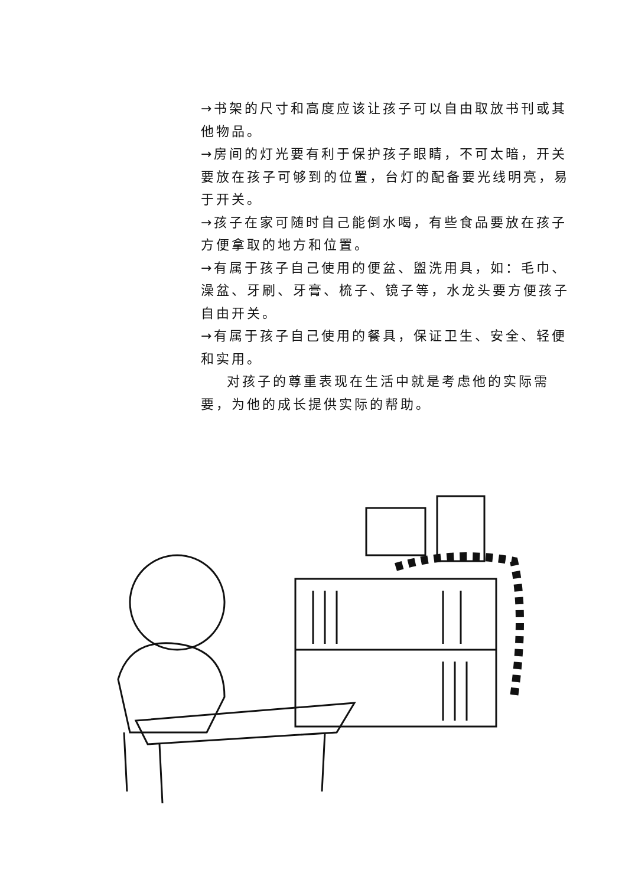→书架的尺寸和高度应该让孩子可以自由取放书刊或其他物品。
→房间的灯光要有利于保护孩子眼睛，不可太暗，开关要放在孩子可够到的位置，台灯的配备要光线明亮，易于开关。
→孩子在家可随时自己能倒水喝，有些食品要放在孩子方便拿取的地方和位置。
→有属于孩子自己使用的便盆、盥洗用具，如：毛巾、澡盆、牙刷、牙膏、梳子、镜子等，水龙头要方便孩子自由开关。
→有属于孩子自己使用的餐具，保证卫生、安全、轻便和实用。
对孩子的尊重表现在生活中就是考虑他的实际需要，为他的成长提供实际的帮助。